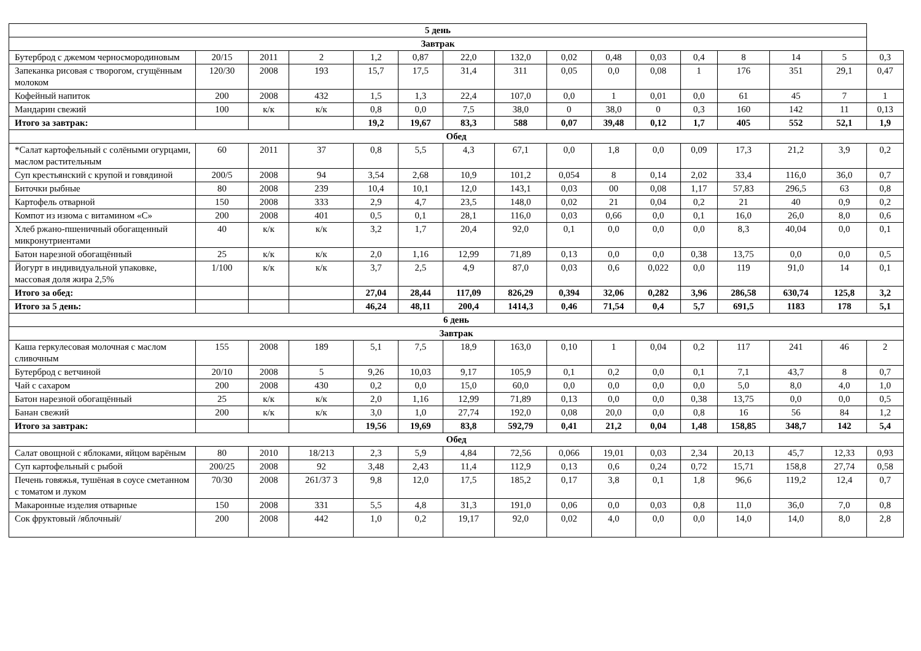| 5 день | | | | | | | | | | | | | | | |
| --- | --- | --- | --- | --- | --- | --- | --- | --- | --- | --- | --- | --- | --- | --- | --- |
| Завтрак | | | | | | | | | | | | | | | |
| Бутерброд с джемом черносмородиновым | 20/15 | 2011 | 2 | 1,2 | 0,87 | 22,0 | 132,0 | 0,02 | 0,48 | 0,03 | 0,4 | 8 | 14 | 5 | 0,3 |
| Запеканка рисовая с творогом, сгущённым молоком | 120/30 | 2008 | 193 | 15,7 | 17,5 | 31,4 | 311 | 0,05 | 0,0 | 0,08 | 1 | 176 | 351 | 29,1 | 0,47 |
| Кофейный напиток | 200 | 2008 | 432 | 1,5 | 1,3 | 22,4 | 107,0 | 0,0 | 1 | 0,01 | 0,0 | 61 | 45 | 7 | 1 |
| Мандарин свежий | 100 | к/к | к/к | 0,8 | 0,0 | 7,5 | 38,0 | 0 | 38,0 | 0 | 0,3 | 160 | 142 | 11 | 0,13 |
| Итого за завтрак: | | | | 19,2 | 19,67 | 83,3 | 588 | 0,07 | 39,48 | 0,12 | 1,7 | 405 | 552 | 52,1 | 1,9 |
| Обед | | | | | | | | | | | | | | | |
| *Салат картофельный с солёными огурцами, маслом растительным | 60 | 2011 | 37 | 0,8 | 5,5 | 4,3 | 67,1 | 0,0 | 1,8 | 0,0 | 0,09 | 17,3 | 21,2 | 3,9 | 0,2 |
| Суп крестьянский с крупой и говядиной | 200/5 | 2008 | 94 | 3,54 | 2,68 | 10,9 | 101,2 | 0,054 | 8 | 0,14 | 2,02 | 33,4 | 116,0 | 36,0 | 0,7 |
| Биточки рыбные | 80 | 2008 | 239 | 10,4 | 10,1 | 12,0 | 143,1 | 0,03 | 00 | 0,08 | 1,17 | 57,83 | 296,5 | 63 | 0,8 |
| Картофель отварной | 150 | 2008 | 333 | 2,9 | 4,7 | 23,5 | 148,0 | 0,02 | 21 | 0,04 | 0,2 | 21 | 40 | 0,9 | 0,2 |
| Компот из изюма с витамином «С» | 200 | 2008 | 401 | 0,5 | 0,1 | 28,1 | 116,0 | 0,03 | 0,66 | 0,0 | 0,1 | 16,0 | 26,0 | 8,0 | 0,6 |
| Хлеб ржано-пшеничный обогащенный микронутриентами | 40 | к/к | к/к | 3,2 | 1,7 | 20,4 | 92,0 | 0,1 | 0,0 | 0,0 | 0,0 | 8,3 | 40,04 | 0,0 | 0,1 |
| Батон нарезной обогащённый | 25 | к/к | к/к | 2,0 | 1,16 | 12,99 | 71,89 | 0,13 | 0,0 | 0,0 | 0,38 | 13,75 | 0,0 | 0,0 | 0,5 |
| Йогурт в индивидуальной упаковке, массовая доля жира 2,5% | 1/100 | к/к | к/к | 3,7 | 2,5 | 4,9 | 87,0 | 0,03 | 0,6 | 0,022 | 0,0 | 119 | 91,0 | 14 | 0,1 |
| Итого за обед: | | | | 27,04 | 28,44 | 117,09 | 826,29 | 0,394 | 32,06 | 0,282 | 3,96 | 286,58 | 630,74 | 125,8 | 3,2 |
| Итого за 5 день: | | | | 46,24 | 48,11 | 200,4 | 1414,3 | 0,46 | 71,54 | 0,4 | 5,7 | 691,5 | 1183 | 178 | 5,1 |
| 6 день | | | | | | | | | | | | | | | |
| Завтрак | | | | | | | | | | | | | | | |
| Каша геркулесовая молочная с маслом сливочным | 155 | 2008 | 189 | 5,1 | 7,5 | 18,9 | 163,0 | 0,10 | 1 | 0,04 | 0,2 | 117 | 241 | 46 | 2 |
| Бутерброд с ветчиной | 20/10 | 2008 | 5 | 9,26 | 10,03 | 9,17 | 105,9 | 0,1 | 0,2 | 0,0 | 0,1 | 7,1 | 43,7 | 8 | 0,7 |
| Чай с сахаром | 200 | 2008 | 430 | 0,2 | 0,0 | 15,0 | 60,0 | 0,0 | 0,0 | 0,0 | 0,0 | 5,0 | 8,0 | 4,0 | 1,0 |
| Батон нарезной обогащённый | 25 | к/к | к/к | 2,0 | 1,16 | 12,99 | 71,89 | 0,13 | 0,0 | 0,0 | 0,38 | 13,75 | 0,0 | 0,0 | 0,5 |
| Банан свежий | 200 | к/к | к/к | 3,0 | 1,0 | 27,74 | 192,0 | 0,08 | 20,0 | 0,0 | 0,8 | 16 | 56 | 84 | 1,2 |
| Итого за завтрак: | | | | 19,56 | 19,69 | 83,8 | 592,79 | 0,41 | 21,2 | 0,04 | 1,48 | 158,85 | 348,7 | 142 | 5,4 |
| Обед | | | | | | | | | | | | | | | |
| Салат овощной с яблоками, яйцом варёным | 80 | 2010 | 18/213 | 2,3 | 5,9 | 4,84 | 72,56 | 0,066 | 19,01 | 0,03 | 2,34 | 20,13 | 45,7 | 12,33 | 0,93 |
| Суп картофельный с рыбой | 200/25 | 2008 | 92 | 3,48 | 2,43 | 11,4 | 112,9 | 0,13 | 0,6 | 0,24 | 0,72 | 15,71 | 158,8 | 27,74 | 0,58 |
| Печень говяжья, тушёная в соусе сметанном с томатом и луком | 70/30 | 2008 | 261/37 3 | 9,8 | 12,0 | 17,5 | 185,2 | 0,17 | 3,8 | 0,1 | 1,8 | 96,6 | 119,2 | 12,4 | 0,7 |
| Макаронные изделия отварные | 150 | 2008 | 331 | 5,5 | 4,8 | 31,3 | 191,0 | 0,06 | 0,0 | 0,03 | 0,8 | 11,0 | 36,0 | 7,0 | 0,8 |
| Сок фруктовый /яблочный/ | 200 | 2008 | 442 | 1,0 | 0,2 | 19,17 | 92,0 | 0,02 | 4,0 | 0,0 | 0,0 | 14,0 | 14,0 | 8,0 | 2,8 |